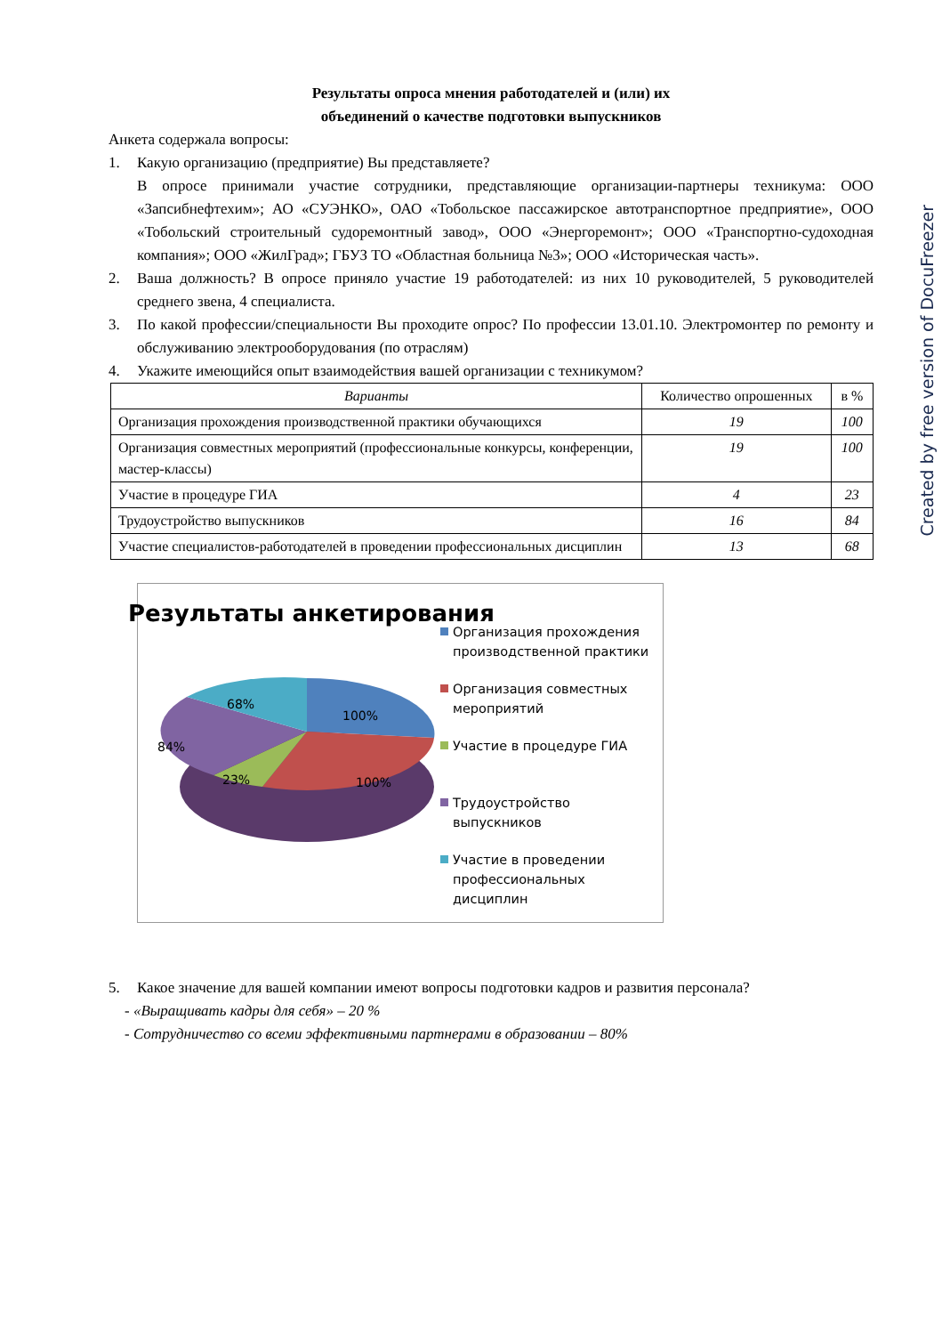Результаты опроса мнения работодателей и (или) их
объединений о качестве подготовки выпускников
Анкета содержала вопросы:
1. Какую организацию (предприятие) Вы представляете?
В опросе принимали участие сотрудники, представляющие организации-партнеры техникума: ООО «Запсибнефтехим»; АО «СУЭНКО», ОАО «Тобольское пассажирское автотранспортное предприятие», ООО «Тобольский строительный судоремонтный завод», ООО «Энергоремонт»; ООО «Транспортно-судоходная компания»; ООО «ЖилГрад»; ГБУЗ ТО «Областная больница №3»; ООО «Историческая часть».
2. Ваша должность? В опросе приняло участие 19 работодателей: из них 10 руководителей, 5 руководителей среднего звена, 4 специалиста.
3. По какой профессии/специальности Вы проходите опрос? По профессии 13.01.10. Электромонтер по ремонту и обслуживанию электрооборудования (по отраслям)
4. Укажите имеющийся опыт взаимодействия вашей организации с техникумом?
| Варианты | Количество опрошенных | в % |
| --- | --- | --- |
| Организация прохождения производственной практики обучающихся | 19 | 100 |
| Организация совместных мероприятий (профессиональные конкурсы, конференции, мастер-классы) | 19 | 100 |
| Участие в процедуре ГИА | 4 | 23 |
| Трудоустройство выпускников | 16 | 84 |
| Участие специалистов-работодателей в проведении профессиональных дисциплин | 13 | 68 |
Результаты анкетирования
100%
68%
84%
23%
100%
Организация прохождения производственной практики
Организация совместных мероприятий
Участие в процедуре ГИА
Трудоустройство выпускников
Участие в проведении профессиональных дисциплин
5. Какое значение для вашей компании имеют вопросы подготовки кадров и развития персонала?
- «Выращивать кадры для себя» – 20 %
- Сотрудничество со всеми эффективными партнерами в образовании – 80%
Created by free version of DocuFreezer